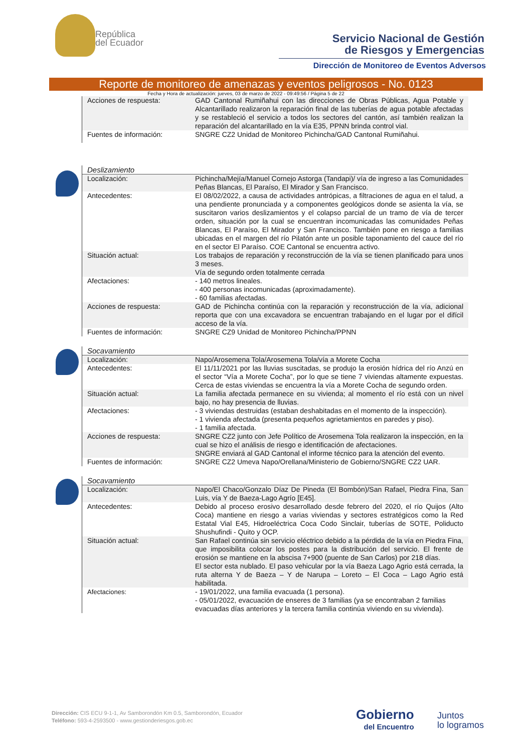República
del Ecuador
Servicio Nacional de Gestión
de Riesgos y Emergencias
Dirección de Monitoreo de Eventos Adversos
Reporte de monitoreo de amenazas y eventos peligrosos - No. 0123
Fecha y Hora de actualización: jueves, 03 de marzo de 2022 - 09:49:56 / Página 5 de 22
| Acciones de respuesta: | GAD Cantonal Rumiñahui con las direcciones de Obras Públicas, Agua Potable y Alcantarillado realizaron la reparación final de las tuberías de agua potable afectadas y se restableció el servicio a todos los sectores del cantón, así también realizan la reparación del alcantarillado en la vía E35, PPNN brinda control vial. |
| Fuentes de información: | SNGRE CZ2 Unidad de Monitoreo Pichincha/GAD Cantonal Rumiñahui. |
Deslizamiento
| Localización: | Pichincha/Mejía/Manuel Cornejo Astorga (Tandapi)/ vía de ingreso a las Comunidades Peñas Blancas, El Paraíso, El Mirador y San Francisco. |
| Antecedentes: | El 08/02/2022, a causa de actividades antrópicas, a filtraciones de agua en el talud, a una pendiente pronunciada y a componentes geológicos donde se asienta la vía, se suscitaron varios deslizamientos y el colapso parcial de un tramo de vía de tercer orden, situación por la cual se encuentran incomunicadas las comunidades Peñas Blancas, El Paraíso, El Mirador y San Francisco. También pone en riesgo a familias ubicadas en el margen del río Pilatón ante un posible taponamiento del cauce del río en el sector El Paraíso. COE Cantonal se encuentra activo. |
| Situación actual: | Los trabajos de reparación y reconstrucción de la vía se tienen planificado para unos 3 meses. Vía de segundo orden totalmente cerrada |
| Afectaciones: | - 140 metros lineales. - 400 personas incomunicadas (aproximadamente). - 60 familias afectadas. |
| Acciones de respuesta: | GAD de Pichincha continúa con la reparación y reconstrucción de la vía, adicional reporta que con una excavadora se encuentran trabajando en el lugar por el difícil acceso de la vía. |
| Fuentes de información: | SNGRE CZ9 Unidad de Monitoreo Pichincha/PPNN |
Socavamiento
| Localización: | Napo/Arosemena Tola/Arosemena Tola/vía a Morete Cocha |
| Antecedentes: | El 11/11/2021 por las lluvias suscitadas, se produjo la erosión hídrica del río Anzú en el sector “Vía a Morete Cocha”, por lo que se tiene 7 viviendas altamente expuestas. Cerca de estas viviendas se encuentra la vía a Morete Cocha de segundo orden. |
| Situación actual: | La familia afectada permanece en su vivienda; al momento el río está con un nivel bajo, no hay presencia de lluvias. |
| Afectaciones: | - 3 viviendas destruidas (estaban deshabitadas en el momento de la inspección). - 1 vivienda afectada (presenta pequeños agrietamientos en paredes y piso). - 1 familia afectada. |
| Acciones de respuesta: | SNGRE CZ2 junto con Jefe Político de Arosemena Tola realizaron la inspección, en la cual se hizo el análisis de riesgo e identificación de afectaciones. SNGRE enviará al GAD Cantonal el informe técnico para la atención del evento. |
| Fuentes de información: | SNGRE CZ2 Umeva Napo/Orellana/Ministerio de Gobierno/SNGRE CZ2 UAR. |
Socavamiento
| Localización: | Napo/El Chaco/Gonzalo Díaz De Pineda (El Bombón)/San Rafael, Piedra Fina, San Luis, vía Y de Baeza-Lago Agrío [E45]. |
| Antecedentes: | Debido al proceso erosivo desarrollado desde febrero del 2020, el río Quijos (Alto Coca) mantiene en riesgo a varias viviendas y sectores estratégicos como la Red Estatal Vial E45, Hidroeléctrica Coca Codo Sinclair, tuberías de SOTE, Poliducto Shushufindi - Quito y OCP. |
| Situación actual: | San Rafael continúa sin servicio eléctrico debido a la pérdida de la vía en Piedra Fina, que imposibilita colocar los postes para la distribución del servicio. El frente de erosión se mantiene en la abscisa 7+900 (puente de San Carlos) por 218 días. El sector esta nublado. El paso vehicular por la vía Baeza Lago Agrio está cerrada, la ruta alterna Y de Baeza – Y de Narupa – Loreto – El Coca – Lago Agrio está habilitada. |
| Afectaciones: | - 19/01/2022, una familia evacuada (1 persona). - 05/01/2022, evacuación de enseres de 3 familias (ya se encontraban 2 familias evacuadas días anteriores y la tercera familia continúa viviendo en su vivienda). |
Dirección: CIS ECU 9-1-1, Av Samborondón Km 0.5, Samborondón, Ecuador
Teléfono: 593-4-2593500 - www.gestionderiesgos.gob.ec
Gobierno
del Encuentro
Juntos
lo logramos